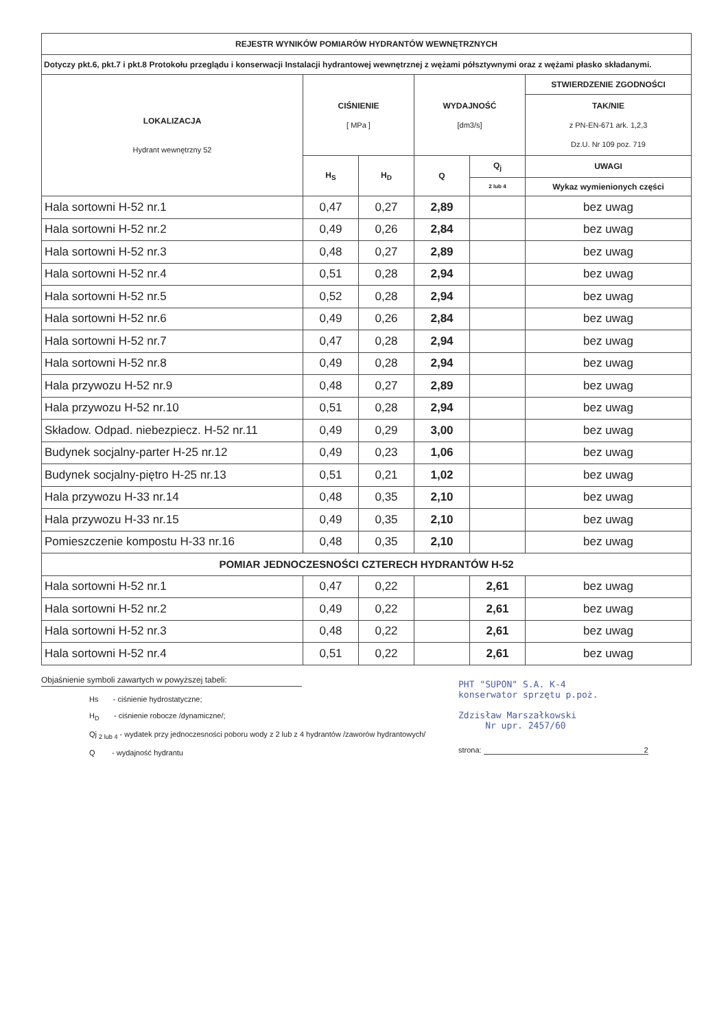| REJESTR WYNIKÓW POMIARÓW HYDRANTÓW WEWNĘTRZNYCH | | | | | |
| --- | --- | --- | --- | --- | --- |
| Dotyczy pkt.6, pkt.7 i pkt.8 Protokołu przeglądu i konserwacji Instalacji hydrantowej wewnętrznej z wężami półsztywnymi oraz z wężami płasko składanymi. | | | | | |
| LOKALIZACJA Hydrant wewnętrzny 52 | CIŚNIENIE [ MPa ] | | WYDAJNOŚĆ [dm3/s] | | STWIERDZENIE ZGODNOŚCI |
| | | | | | TAK/NIE z PN-EN-671 ark. 1,2,3 Dz.U. Nr 109 poz. 719 |
| | H<sub>S</sub> | H<sub>D</sub> | Q | Q<sub>j</sub> | UWAGI |
| | | | | 2 lub 4 | Wykaz wymienionych części |
| Hala sortowni H-52 nr.1 | 0,47 | 0,27 | 2,89 | | bez uwag |
| Hala sortowni H-52 nr.2 | 0,49 | 0,26 | 2,84 | | bez uwag |
| Hala sortowni H-52 nr.3 | 0,48 | 0,27 | 2,89 | | bez uwag |
| Hala sortowni H-52 nr.4 | 0,51 | 0,28 | 2,94 | | bez uwag |
| Hala sortowni H-52 nr.5 | 0,52 | 0,28 | 2,94 | | bez uwag |
| Hala sortowni H-52 nr.6 | 0,49 | 0,26 | 2,84 | | bez uwag |
| Hala sortowni H-52 nr.7 | 0,47 | 0,28 | 2,94 | | bez uwag |
| Hala sortowni H-52 nr.8 | 0,49 | 0,28 | 2,94 | | bez uwag |
| Hala przywozu H-52 nr.9 | 0,48 | 0,27 | 2,89 | | bez uwag |
| Hala przywozu H-52 nr.10 | 0,51 | 0,28 | 2,94 | | bez uwag |
| Składow. Odpad. niebezpiecz. H-52 nr.11 | 0,49 | 0,29 | 3,00 | | bez uwag |
| Budynek socjalny-parter H-25 nr.12 | 0,49 | 0,23 | 1,06 | | bez uwag |
| Budynek socjalny-piętro H-25 nr.13 | 0,51 | 0,21 | 1,02 | | bez uwag |
| Hala przywozu H-33 nr.14 | 0,48 | 0,35 | 2,10 | | bez uwag |
| Hala przywozu H-33 nr.15 | 0,49 | 0,35 | 2,10 | | bez uwag |
| Pomieszczenie kompostu H-33 nr.16 | 0,48 | 0,35 | 2,10 | | bez uwag |
| POMIAR JEDNOCZESNOŚCI CZTERECH HYDRANTÓW H-52 | | | | | |
| Hala sortowni H-52 nr.1 | 0,47 | 0,22 | | 2,61 | bez uwag |
| Hala sortowni H-52 nr.2 | 0,49 | 0,22 | | 2,61 | bez uwag |
| Hala sortowni H-52 nr.3 | 0,48 | 0,22 | | 2,61 | bez uwag |
| Hala sortowni H-52 nr.4 | 0,51 | 0,22 | | 2,61 | bez uwag |
Objaśnienie symboli zawartych w powyższej tabeli:
Hs - ciśnienie hydrostatyczne;
H<sub>D</sub> - ciśnienie robocze /dynamiczne/;
Qj <sub>2 lub 4</sub> - wydatek przy jednoczesności poboru wody z 2 lub z 4 hydrantów /zaworów hydrantowych/
Q - wydajność hydrantu
PHT "SUPON" S.A. K-4
konserwator sprzętu p.poż.
Zdzisław Marszałkowski
Nr upr. 2457/60
strona: 2